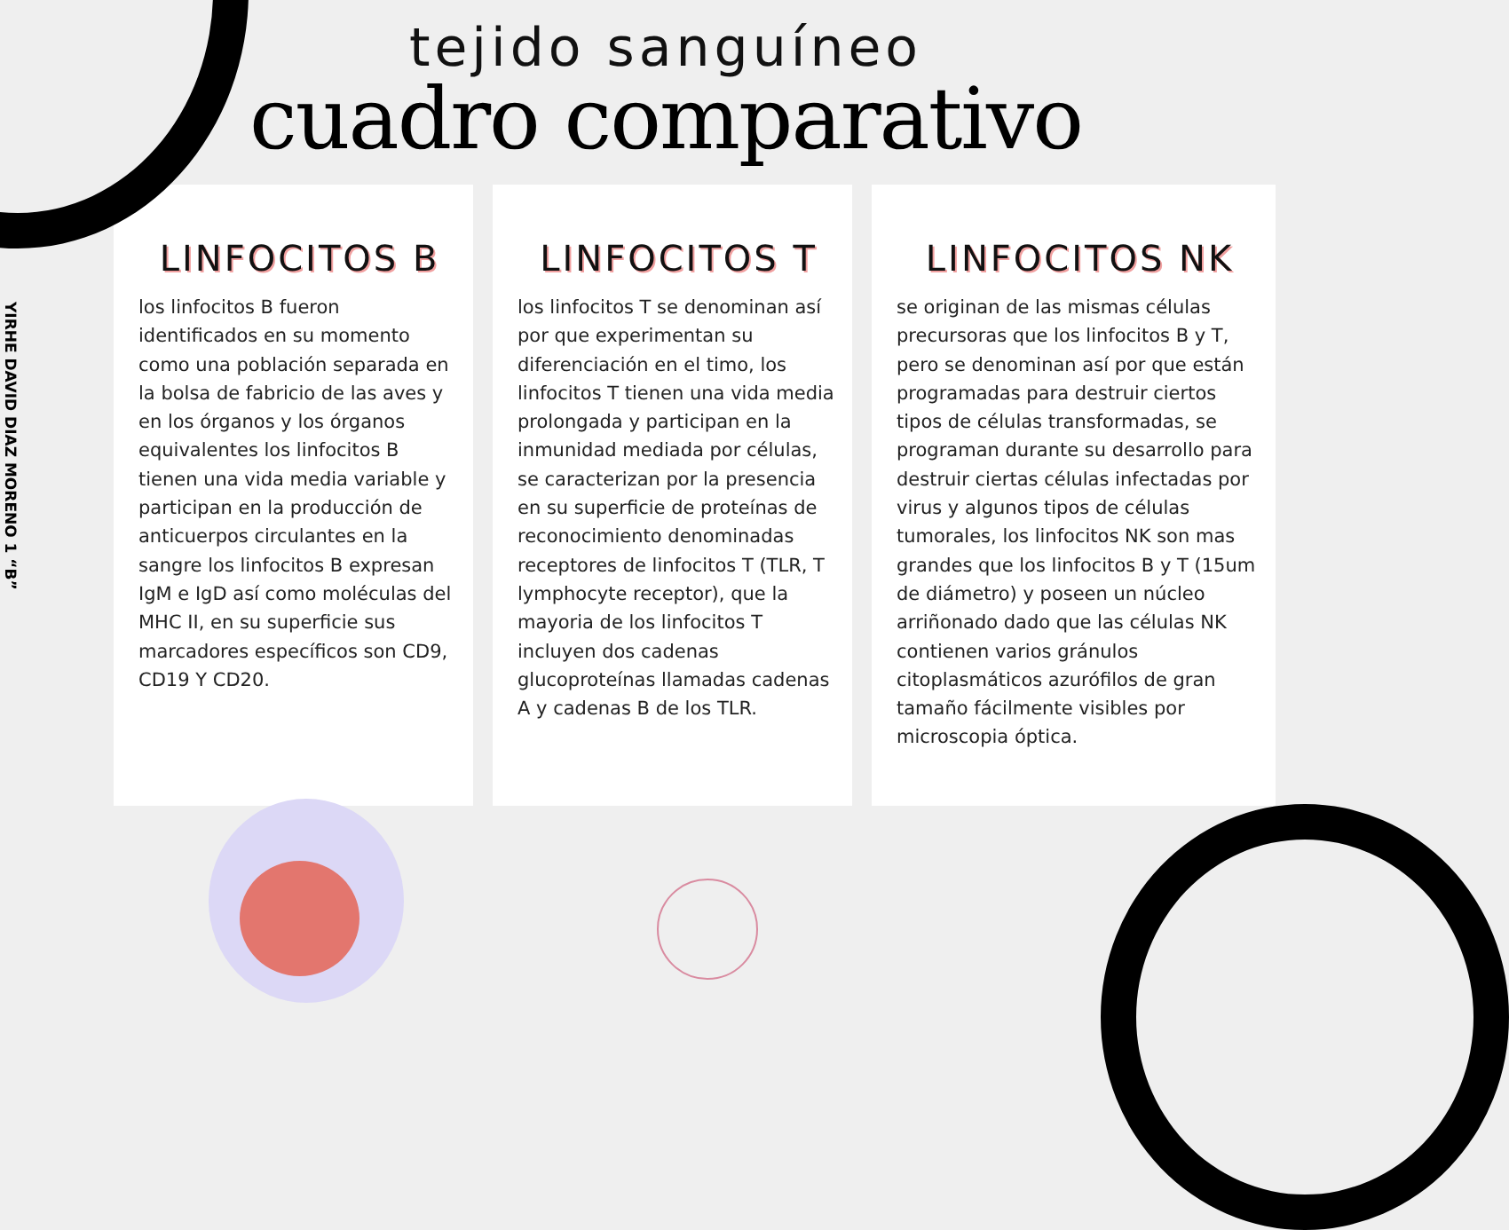tejido sanguíneo
cuadro comparativo
YIRHE DAVID DIAZ MORENO 1 “B”
LINFOCITOS B
los linfocitos B fueron identificados en su momento como una población separada en la bolsa de fabricio de las aves y en los órganos y los órganos equivalentes los linfocitos B tienen una vida media variable y participan en la producción de anticuerpos circulantes en la sangre los linfocitos B expresan IgM e IgD así como moléculas del MHC II, en su superficie sus marcadores específicos son CD9, CD19 Y CD20.
LINFOCITOS T
los linfocitos T se denominan así por que experimentan su diferenciación en el timo, los linfocitos T tienen una vida media prolongada y participan en la inmunidad mediada por células, se caracterizan por la presencia en su superficie de proteínas de reconocimiento denominadas receptores de linfocitos T (TLR, T lymphocyte receptor), que la mayoria de los linfocitos T incluyen dos cadenas glucoproteínas llamadas cadenas A y cadenas B de los TLR.
LINFOCITOS NK
se originan de las mismas células precursoras que los linfocitos B y T, pero se denominan así por que están programadas para destruir ciertos tipos de células transformadas, se programan durante su desarrollo para destruir ciertas células infectadas por virus y algunos tipos de células tumorales, los linfocitos NK son mas grandes que los linfocitos B y T (15um de diámetro) y poseen un núcleo arriñonado dado que las células NK contienen varios gránulos citoplasmáticos azurófilos de gran tamaño fácilmente visibles por microscopia óptica.